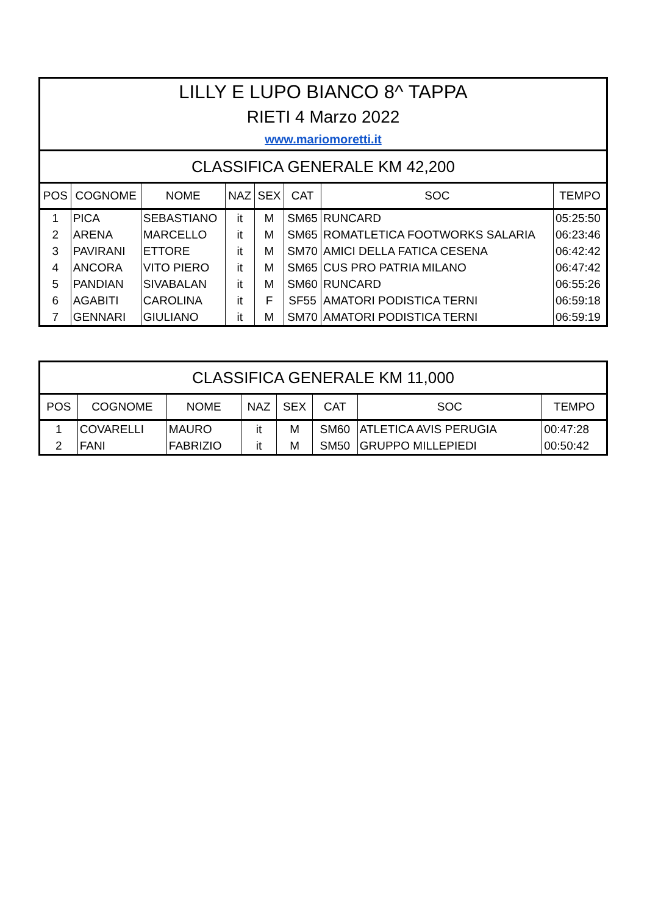| LILLY E LUPO BIANCO 8^ TAPPA | | | | | | | |
| RIETI 4 Marzo 2022 | | | | | | | |
| www.mariomoretti.it | | | | | | | |
| CLASSIFICA GENERALE KM 42,200 | | | | | | | |
| POS | COGNOME | NOME | NAZ | SEX | CAT | SOC | TEMPO |
| 1 | PICA | SEBASTIANO | it | M | SM65 | RUNCARD | 05:25:50 |
| 2 | ARENA | MARCELLO | it | M | SM65 | ROMATLETICA FOOTWORKS SALARIA | 06:23:46 |
| 3 | PAVIRANI | ETTORE | it | M | SM70 | AMICI DELLA FATICA CESENA | 06:42:42 |
| 4 | ANCORA | VITO PIERO | it | M | SM65 | CUS PRO PATRIA MILANO | 06:47:42 |
| 5 | PANDIAN | SIVABALAN | it | M | SM60 | RUNCARD | 06:55:26 |
| 6 | AGABITI | CAROLINA | it | F | SF55 | AMATORI PODISTICA TERNI | 06:59:18 |
| 7 | GENNARI | GIULIANO | it | M | SM70 | AMATORI PODISTICA TERNI | 06:59:19 |
| CLASSIFICA GENERALE KM 11,000 | | | | | | | |
| POS | COGNOME | NOME | NAZ | SEX | CAT | SOC | TEMPO |
| 1 | COVARELLI | MAURO | it | M | SM60 | ATLETICA AVIS PERUGIA | 00:47:28 |
| 2 | FANI | FABRIZIO | it | M | SM50 | GRUPPO MILLEPIEDI | 00:50:42 |